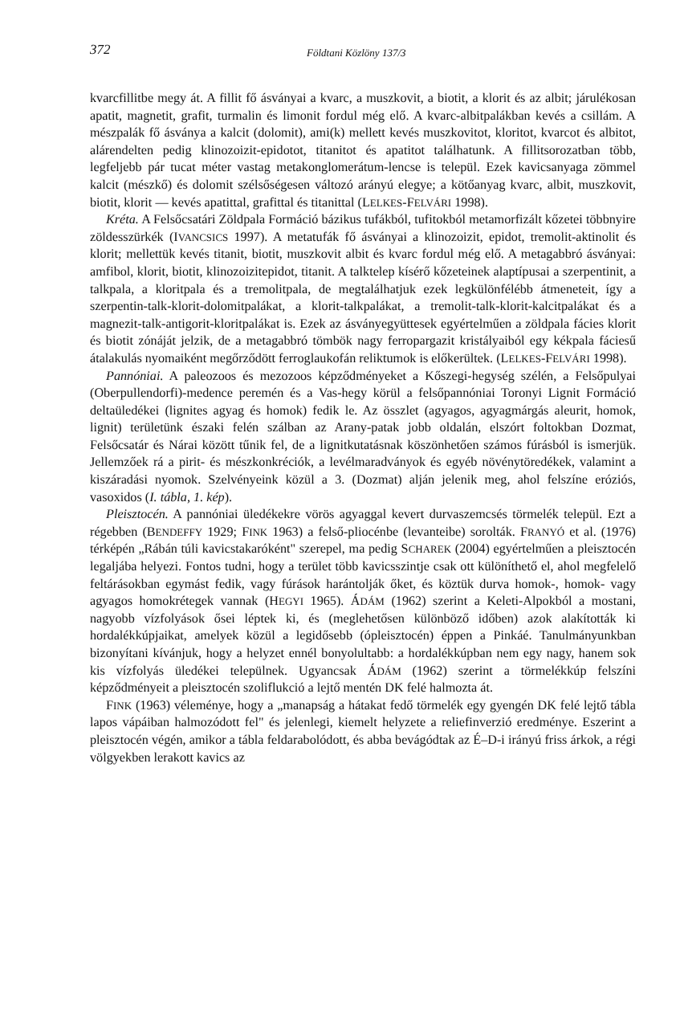372 Földtani Közlöny 137/3
kvarcfillitbe megy át. A fillit fő ásványai a kvarc, a muszkovit, a biotit, a klorit és az albit; járulékosan apatit, magnetit, grafit, turmalin és limonit fordul még elő. A kvarc-albitpalákban kevés a csillám. A mészpalák fő ásványa a kalcit (dolomit), ami(k) mellett kevés muszkovitot, kloritot, kvarcot és albitot, alárendelten pedig klinozoizit-epidotot, titanitot és apatitot találhatunk. A fillitsorozatban több, legfeljebb pár tucat méter vastag metakonglomerátum-lencse is települ. Ezek kavicsanyaga zömmel kalcit (mészkő) és dolomit szélsőségesen változó arányú elegye; a kötőanyag kvarc, albit, muszkovit, biotit, klorit — kevés apatittal, grafittal és titanittal (LELKES-FELVÁRI 1998).
Kréta. A Felsőcsatári Zöldpala Formáció bázikus tufákból, tufitokból metamorfizált kőzetei többnyire zöldesszürkék (IVANCSICS 1997). A metatufák fő ásványai a klinozoizit, epidot, tremolit-aktinolit és klorit; mellettük kevés titanit, biotit, muszkovit albit és kvarc fordul még elő. A metagabbró ásványai: amfibol, klorit, biotit, klinozoizitepidot, titanit. A talktelep kísérő kőzeteinek alaptípusai a szerpentinit, a talkpala, a kloritpala és a tremolitpala, de megtalálhatjuk ezek legkülönfélébb átmeneteit, így a szerpentin-talk-klorit-dolomitpalákat, a klorit-talkpalákat, a tremolit-talk-klorit-kalcitpalákat és a magnezit-talk-antigorit-kloritpalákat is. Ezek az ásványegyüttesek egyértelműen a zöldpala fácies klorit és biotit zónáját jelzik, de a metagabbró tömbök nagy ferropargazit kristályaiból egy kékpala fáciesű átalakulás nyomaiként megőrződött ferroglaukofán reliktumok is előkerültek. (LELKES-FELVÁRI 1998).
Pannóniai. A paleozoos és mezozoos képződményeket a Kőszegi-hegység szélén, a Felsőpulyai (Oberpullendorfi)-medence peremén és a Vas-hegy körül a felsőpannóniai Toronyi Lignit Formáció deltaüledékei (lignites agyag és homok) fedik le. Az összlet (agyagos, agyagmárgás aleurit, homok, lignit) területünk északi felén szálban az Arany-patak jobb oldalán, elszórt foltokban Dozmat, Felsőcsatár és Nárai között tűnik fel, de a lignitkutatásnak köszönhetően számos fúrásból is ismerjük. Jellemzőek rá a pirit- és mészkonkréciók, a levélmaradványok és egyéb növénytöredékek, valamint a kiszáradási nyomok. Szelvényeink közül a 3. (Dozmat) alján jelenik meg, ahol felszíne eróziós, vasoxidos (I. tábla, 1. kép).
Pleisztocén. A pannóniai üledékekre vörös agyaggal kevert durvaszemcsés törmelék települ. Ezt a régebben (BENDEFFY 1929; FINK 1963) a felső-pliocénbe (levanteibe) sorolták. FRANYÓ et al. (1976) térképén „Rábán túli kavicstakaróként" szerepel, ma pedig SCHAREK (2004) egyértelműen a pleisztocén legaljába helyezi. Fontos tudni, hogy a terület több kavicsszintje csak ott különíthető el, ahol megfelelő feltárásokban egymást fedik, vagy fúrások harántolják őket, és köztük durva homok-, homok- vagy agyagos homokrétegek vannak (HEGYI 1965). ÁDÁM (1962) szerint a Keleti-Alpokból a mostani, nagyobb vízfolyások ősei léptek ki, és (meglehetősen különböző időben) azok alakították ki hordalékkúpjaikat, amelyek közül a legidősebb (ópleisztocén) éppen a Pinkáé. Tanulmányunkban bizonyítani kívánjuk, hogy a helyzet ennél bonyolultabb: a hordalékkúpban nem egy nagy, hanem sok kis vízfolyás üledékei települnek. Ugyancsak ÁDÁM (1962) szerint a törmelékkúp felszíni képződményeit a pleisztocén szoliflukció a lejtő mentén DK felé halmozta át.
FINK (1963) véleménye, hogy a „manapság a hátakat fedő törmelék egy gyengén DK felé lejtő tábla lapos vápáiban halmozódott fel" és jelenlegi, kiemelt helyzete a reliefinverzió eredménye. Eszerint a pleisztocén végén, amikor a tábla feldarabolódott, és abba bevágódtak az É–D-i irányú friss árkok, a régi völgyekben lerakott kavics az